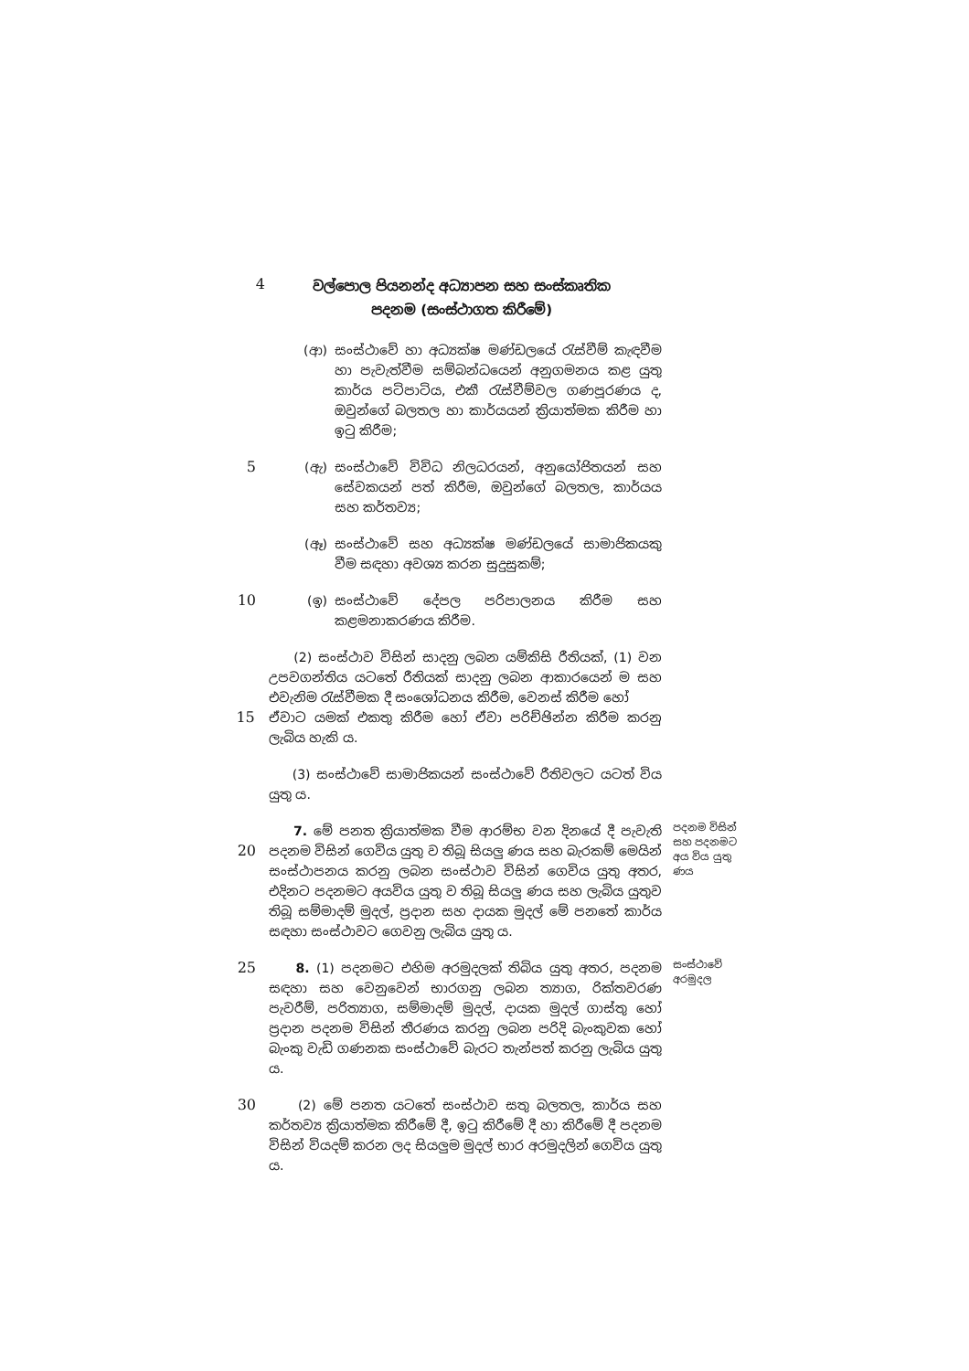4
වල්පොල පියනන්ද අධ්‍යාපන සහ සංස්කෘතික පදනම (සංස්ථාගත කිරීමේ)
(ආ) සංස්ථාවේ හා අධ්‍යක්ෂ මණ්ඩලයේ රැස්වීම් කැඳවීම හා පැවැත්වීම සම්බන්ධයෙන් අනුගමනය කළ යුතු කාර්ය පටිපාටිය, එකී රැස්වීම්වල ගණපූරණය ද, ඔවුන්ගේ බලතල හා කාර්යයන් ක්‍රියාත්මක කිරීම හා ඉටු කිරීම;
5 (ඇ) සංස්ථාවේ විවිධ නිලධරයන්, අනුයෝජිතයන් සහ සේවකයන් පත් කිරීම, ඔවුන්ගේ බලතල, කාර්යය සහ කර්තව්‍ය;
(ඈ) සංස්ථාවේ සහ අධ්‍යක්ෂ මණ්ඩලයේ සාමාජිකයකු වීම සඳහා අවශ්‍ය කරන සුදුසුකම්;
10 (ඉ) සංස්ථාවේ දේපල පරිපාලනය කිරීම සහ කළමනාකරණය කිරීම.
(2) සංස්ථාව විසින් සාදනු ලබන යම්කිසි රීතියක්, (1) වන උපවගන්තිය යටතේ රීතියක් සාදනු ලබන ආකාරයෙන් ම සහ එවැනිම රැස්වීමක දී සංශෝධනය කිරීම, වෙනස් කිරීම හෝ
15 ඒවාට යමක් එකතු කිරීම හෝ ඒවා පරිච්ඡින්න කිරීම කරනු ලැබිය හැකි ය.
(3) සංස්ථාවේ සාමාජිකයන් සංස්ථාවේ රීතිවලට යටත් විය යුතු ය.
20 7. මේ පනත ක්‍රියාත්මක වීම ආරම්භ වන දිනයේ දී පැවැති පදනම විසින් ගෙවිය යුතු ව තිබූ සියලු ණය සහ බැරකම් මෙයින් සංස්ථාපනය කරනු ලබන සංස්ථාව විසින් ගෙවිය යුතු අතර, එදිනට පදනමට අයවිය යුතු ව තිබූ සියලු ණය සහ ලැබිය යුතුව තිබූ සම්මාදම් මුදල්, ප්‍රදාන සහ දායක මුදල් මේ පනතේ කාර්ය සඳහා සංස්ථාවට ගෙවනු ලැබිය යුතු ය.
පදනම විසින් සහ පදනමට අය විය යුතු ණය
25 8. (1) පදනමට එහිම අරමුදලක් තිබිය යුතු අතර, පදනම සඳහා සහ වෙනුවෙන් භාරගනු ලබන ත්‍යාග, රික්තවරණ පැවරීම්, පරිත්‍යාග, සම්මාදම් මුදල්, දායක මුදල් ගාස්තු හෝ ප්‍රදාන පදනම විසින් තීරණය කරනු ලබන පරිදි බැංකුවක හෝ බැංකු වැඩි ගණනක සංස්ථාවේ බැරට තැන්පත් කරනු ලැබිය යුතු ය.
සංස්ථාවේ අරමුදල
30 (2) මේ පනත යටතේ සංස්ථාව සතු බලතල, කාර්ය සහ කර්තව්‍ය ක්‍රියාත්මක කිරීමේ දී, ඉටු කිරීමේ දී හා කිරීමේ දී පදනම විසින් වියදම් කරන ලද සියලුම මුදල් භාර අරමුදලින් ගෙවිය යුතු ය.